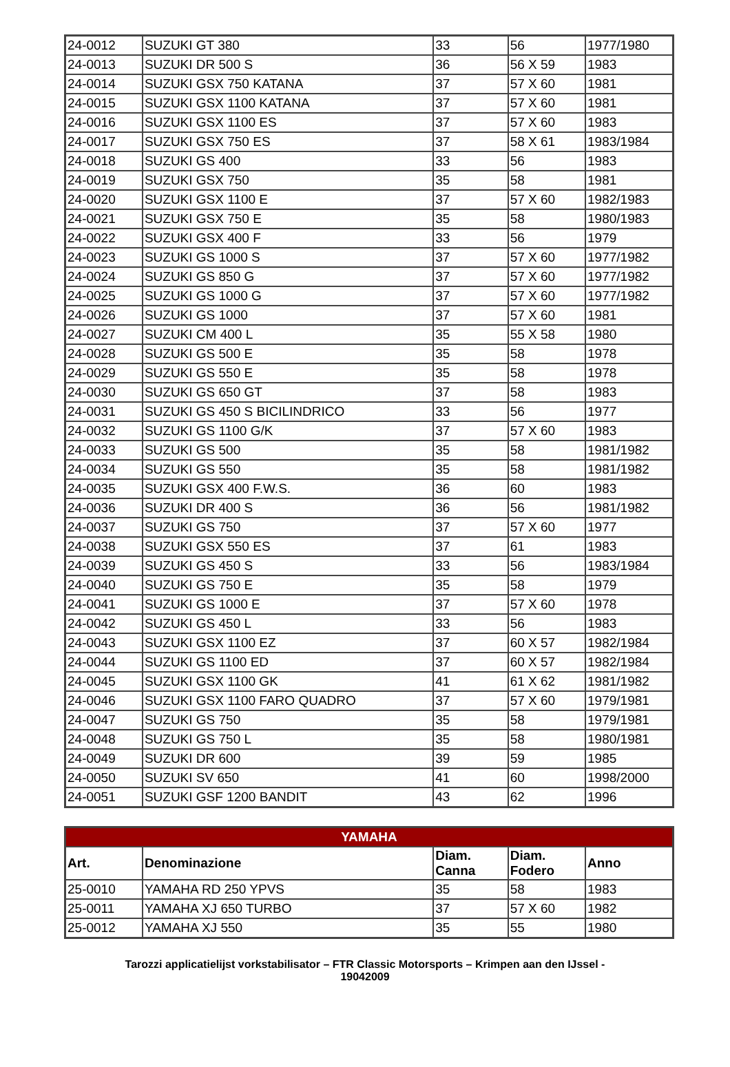| 24-0012 | SUZUKI GT 380 | 33 | 56 | 1977/1980 |
| 24-0013 | SUZUKI DR 500 S | 36 | 56 X 59 | 1983 |
| 24-0014 | SUZUKI GSX 750 KATANA | 37 | 57 X 60 | 1981 |
| 24-0015 | SUZUKI GSX 1100 KATANA | 37 | 57 X 60 | 1981 |
| 24-0016 | SUZUKI GSX 1100 ES | 37 | 57 X 60 | 1983 |
| 24-0017 | SUZUKI GSX 750 ES | 37 | 58 X 61 | 1983/1984 |
| 24-0018 | SUZUKI GS 400 | 33 | 56 | 1983 |
| 24-0019 | SUZUKI GSX 750 | 35 | 58 | 1981 |
| 24-0020 | SUZUKI GSX 1100 E | 37 | 57 X 60 | 1982/1983 |
| 24-0021 | SUZUKI GSX 750 E | 35 | 58 | 1980/1983 |
| 24-0022 | SUZUKI GSX 400 F | 33 | 56 | 1979 |
| 24-0023 | SUZUKI GS 1000 S | 37 | 57 X 60 | 1977/1982 |
| 24-0024 | SUZUKI GS 850 G | 37 | 57 X 60 | 1977/1982 |
| 24-0025 | SUZUKI GS 1000 G | 37 | 57 X 60 | 1977/1982 |
| 24-0026 | SUZUKI GS 1000 | 37 | 57 X 60 | 1981 |
| 24-0027 | SUZUKI CM 400 L | 35 | 55 X 58 | 1980 |
| 24-0028 | SUZUKI GS 500 E | 35 | 58 | 1978 |
| 24-0029 | SUZUKI GS 550 E | 35 | 58 | 1978 |
| 24-0030 | SUZUKI GS 650 GT | 37 | 58 | 1983 |
| 24-0031 | SUZUKI GS 450 S BICILINDRICO | 33 | 56 | 1977 |
| 24-0032 | SUZUKI GS 1100 G/K | 37 | 57 X 60 | 1983 |
| 24-0033 | SUZUKI GS 500 | 35 | 58 | 1981/1982 |
| 24-0034 | SUZUKI GS 550 | 35 | 58 | 1981/1982 |
| 24-0035 | SUZUKI GSX 400 F.W.S. | 36 | 60 | 1983 |
| 24-0036 | SUZUKI DR 400 S | 36 | 56 | 1981/1982 |
| 24-0037 | SUZUKI GS 750 | 37 | 57 X 60 | 1977 |
| 24-0038 | SUZUKI GSX 550 ES | 37 | 61 | 1983 |
| 24-0039 | SUZUKI GS 450 S | 33 | 56 | 1983/1984 |
| 24-0040 | SUZUKI GS 750 E | 35 | 58 | 1979 |
| 24-0041 | SUZUKI GS 1000 E | 37 | 57 X 60 | 1978 |
| 24-0042 | SUZUKI GS 450 L | 33 | 56 | 1983 |
| 24-0043 | SUZUKI GSX 1100 EZ | 37 | 60 X 57 | 1982/1984 |
| 24-0044 | SUZUKI GS 1100 ED | 37 | 60 X 57 | 1982/1984 |
| 24-0045 | SUZUKI GSX 1100 GK | 41 | 61 X 62 | 1981/1982 |
| 24-0046 | SUZUKI GSX 1100 FARO QUADRO | 37 | 57 X 60 | 1979/1981 |
| 24-0047 | SUZUKI GS 750 | 35 | 58 | 1979/1981 |
| 24-0048 | SUZUKI GS 750 L | 35 | 58 | 1980/1981 |
| 24-0049 | SUZUKI DR 600 | 39 | 59 | 1985 |
| 24-0050 | SUZUKI SV 650 | 41 | 60 | 1998/2000 |
| 24-0051 | SUZUKI GSF 1200 BANDIT | 43 | 62 | 1996 |
| YAMAHA | | | | |
| --- | --- | --- | --- | --- |
| Art. | Denominazione | Diam. Canna | Diam. Fodero | Anno |
| 25-0010 | YAMAHA RD 250 YPVS | 35 | 58 | 1983 |
| 25-0011 | YAMAHA XJ 650 TURBO | 37 | 57 X 60 | 1982 |
| 25-0012 | YAMAHA XJ 550 | 35 | 55 | 1980 |
Tarozzi applicatielijst vorkstabilisator – FTR Classic Motorsports – Krimpen aan den IJssel -
19042009